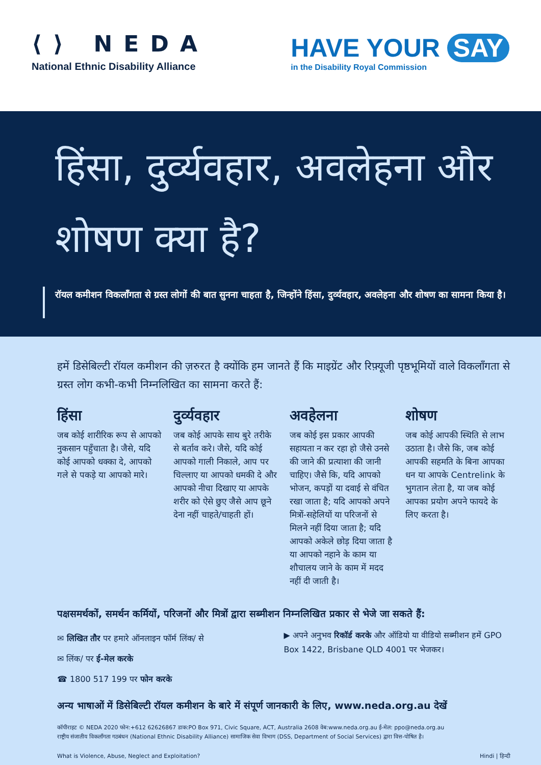⟨⟩ NEDA
National Ethnic Disability Alliance
HAVE YOUR SAY
in the Disability Royal Commission
हिंसा, दुर्व्यवहार, अवलेहना और शोषण क्या है?
रॉयल कमीशन विकलाँगता से ग्रस्त लोगों की बात सुनना चाहता है, जिन्होंने हिंसा, दुर्व्यवहार, अवलेहना और शोषण का सामना किया है।
हमें डिसेबिल्टी रॉयल कमीशन की ज़रुरत है क्योंकि हम जानते हैं कि माइग्रेंट और रिफ़्यूजी पृष्ठभूमियों वाले विकलाँगता से ग्रस्त लोग कभी-कभी निम्नलिखित का सामना करते हैं:
हिंसा
जब कोई शारीरिक रूप से आपको नुकसान पहुँचाता है। जैसे, यदि कोई आपको धक्का दे, आपको गले से पकड़े या आपको मारे।
दुर्व्यवहार
जब कोई आपके साथ बुरे तरीके से बर्ताव करे। जैसे, यदि कोई आपको गाली निकाले, आप पर चिल्लाए या आपको धमकी दे और आपको नीचा दिखाए या आपके शरीर को ऐसे छुए जैसे आप छूने देना नहीं चाहते/चाहती हों।
अवहेलना
जब कोई इस प्रकार आपकी सहायता न कर रहा हो जैसे उनसे की जाने की प्रत्याशा की जानी चाहिए। जैसे कि, यदि आपको भोजन, कपड़ों या दवाई से वंचित रखा जाता है; यदि आपको अपने मित्रों-सहेलियों या परिजनों से मिलने नहीं दिया जाता है; यदि आपको अकेले छोड़ दिया जाता है या आपको नहाने के काम या शौचालय जाने के काम में मदद नहीं दी जाती है।
शोषण
जब कोई आपकी स्थिति से लाभ उठाता है। जैसे कि, जब कोई आपकी सहमति के बिना आपका धन या आपके Centrelink के भुगतान लेता है, या जब कोई आपका प्रयोग अपने फायदे के लिए करता है।
पक्षसमर्थकों, समर्थन कर्मियों, परिजनों और मित्रों द्वारा सब्मीशन निम्नलिखित प्रकार से भेजे जा सकते हैं:
✉ लिखित तौर पर हमारे ऑनलाइन फॉर्म लिंक/ से
✉ लिंक/ पर ई-मेल करके
☎ 1800 517 199 पर फोन करके
▶ अपने अनुभव रिकॉर्ड करके और ऑडियो या वीडियो सब्मीशन हमें GPO Box 1422, Brisbane QLD 4001 पर भेजकर।
अन्य भाषाओं में डिसेबिल्टी रॉयल कमीशन के बारे में संपूर्ण जानकारी के लिए, www.neda.org.au देखें
कॉपीराइट © NEDA 2020 फोन:+612 62626867 डाक:PO Box 971, Civic Square, ACT, Australia 2608 वेब:www.neda.org.au ई-मेल: ppo@neda.org.au
राष्ट्रीय संजातीय विकलाँगता गठबंधन (National Ethnic Disability Alliance) सामाजिक सेवा विभाग (DSS, Department of Social Services) द्वारा वित्त-पोषित है।
What is Violence, Abuse, Neglect and Exploitation? Hindi | हिन्दी